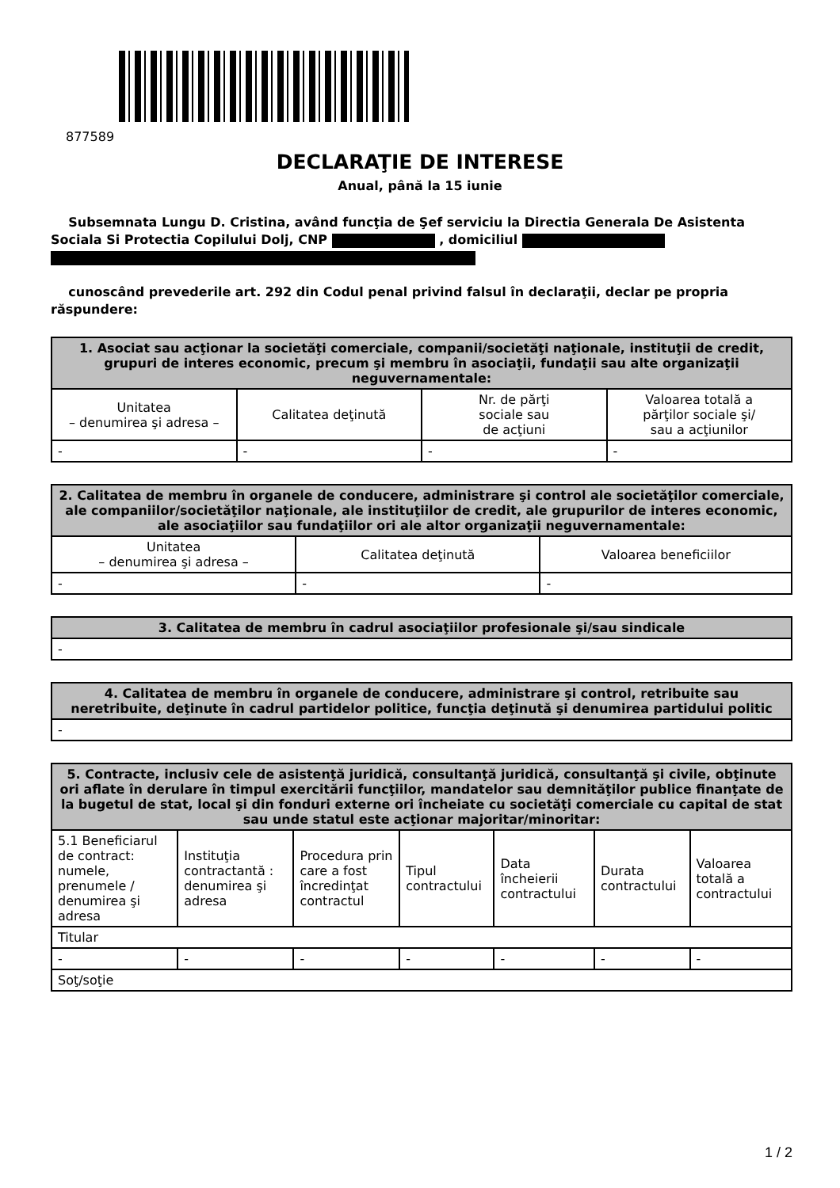877589
DECLARAŢIE DE INTERESE
Anual, până la 15 iunie
Subsemnata Lungu D. Cristina, având funcţia de Şef serviciu la Directia Generala De Asistenta Sociala Si Protectia Copilului Dolj, CNP , domiciliul
cunoscând prevederile art. 292 din Codul penal privind falsul în declaraţii, declar pe propria răspundere:
| 1. Asociat sau acţionar la societăţi comerciale, companii/societăţi naţionale, instituţii de credit, grupuri de interes economic, precum şi membru în asociaţii, fundaţii sau alte organizaţii neguvernamentale: | | | |
| --- | --- | --- | --- |
| Unitatea – denumirea şi adresa – | Calitatea deţinută | Nr. de părţi sociale sau de acţiuni | Valoarea totală a părţilor sociale şi/ sau a acţiunilor |
| - | - | - | - |
| 2. Calitatea de membru în organele de conducere, administrare şi control ale societăţilor comerciale, ale companiilor/societăţilor naţionale, ale instituţiilor de credit, ale grupurilor de interes economic, ale asociaţiilor sau fundaţiilor ori ale altor organizaţii neguvernamentale: | | |
| --- | --- | --- |
| Unitatea – denumirea şi adresa – | Calitatea deţinută | Valoarea beneficiilor |
| - | - | - |
| 3. Calitatea de membru în cadrul asociaţiilor profesionale şi/sau sindicale |
| --- |
| - |
| 4. Calitatea de membru în organele de conducere, administrare şi control, retribuite sau neretribuite, deţinute în cadrul partidelor politice, funcţia deţinută şi denumirea partidului politic |
| --- |
| - |
| 5. Contracte, inclusiv cele de asistenţă juridică, consultanţă juridică, consultanţă şi civile, obţinute ori aflate în derulare în timpul exercitării funcţiilor, mandatelor sau demnităţilor publice finanţate de la bugetul de stat, local şi din fonduri externe ori încheiate cu societăţi comerciale cu capital de stat sau unde statul este acţionar majoritar/minoritar: | | | | | | |
| --- | --- | --- | --- | --- | --- | --- |
| 5.1 Beneficiarul de contract: numele, prenumele / denumirea şi adresa | Instituţia contractantă : denumirea şi adresa | Procedura prin care a fost încredinţat contractul | Tipul contractului | Data încheierii contractului | Durata contractului | Valoarea totală a contractului |
| Titular | | | | | | |
| - | - | - | - | - | - | - |
| Soţ/soţie | | | | | | |
1 / 2